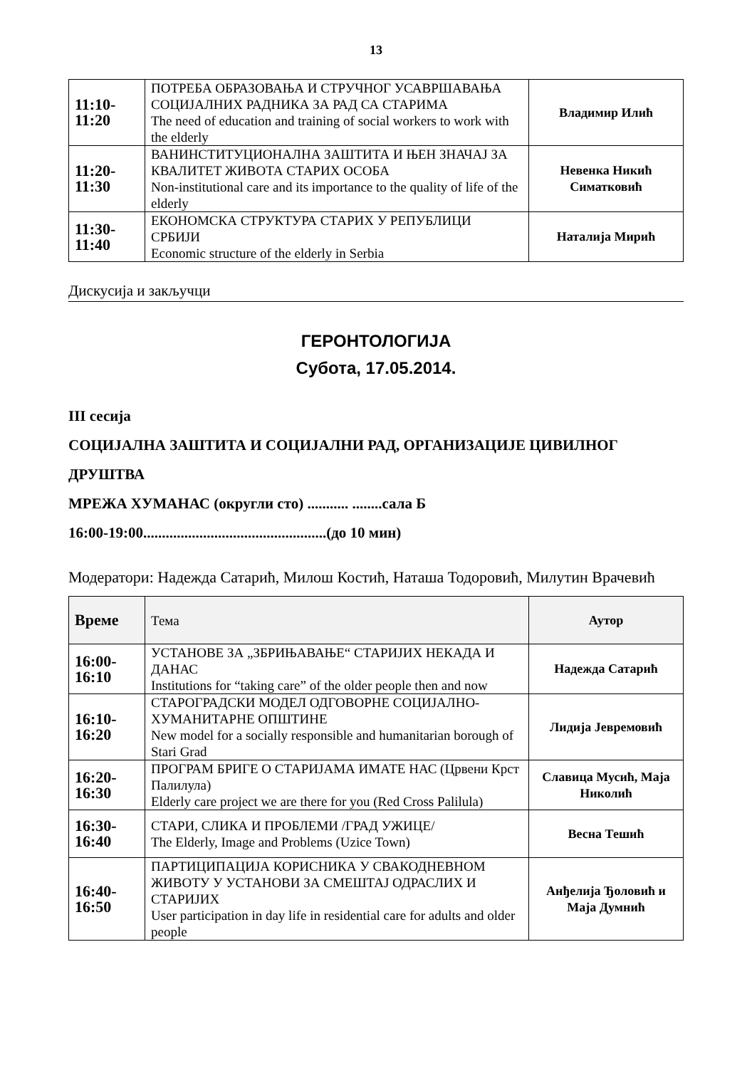13
| 11:10- 11:20 | ПОТРЕБА ОБРАЗОВАЊА И СТРУЧНОГ УСАВРШАВАЊА СОЦИЈАЛНИХ РАДНИКА ЗА РАД СА СТАРИМА The need of education and training of social workers to work with the elderly | Владимир Илић |
| 11:20- 11:30 | ВАНИНСТИТУЦИОНАЛНА ЗАШТИТА И ЊЕН ЗНАЧАЈ ЗА КВАЛИТЕТ ЖИВОТА СТАРИХ ОСОБА Non-institutional care and its importance to the quality of life of the elderly | Невенка Никић Симатковић |
| 11:30- 11:40 | ЕКОНОМСКА СТРУКТУРА СТАРИХ У РЕПУБЛИЦИ СРБИЈИ Economic structure of the elderly in Serbia | Наталија Мирић |
Дискусија и закључци
ГЕРОНТОЛОГИЈА
Субота, 17.05.2014.
III сесија
СОЦИЈАЛНА ЗАШТИТА И СОЦИЈАЛНИ РАД, ОРГАНИЗАЦИЈЕ ЦИВИЛНОГ ДРУШТВА
МРЕЖА ХУМАНАС (округли сто) ........... ........сала Б
16:00-19:00.................................................(до 10 мин)
Модератори: Надежда Сатарић, Милош Костић, Наташа Тодоровић, Милутин Врачевић
| Време | Тема | Аутор |
| --- | --- | --- |
| 16:00- 16:10 | УСТАНОВЕ ЗА „ЗБРИЊАВАЊЕ“ СТАРИЈИХ НЕКАДА И ДАНАС Institutions for “taking care” of the older people then and now | Надежда Сатарић |
| 16:10- 16:20 | СТАРОГРАДСКИ МОДЕЛ ОДГОВОРНЕ СОЦИЈАЛНО-ХУМАНИТАРНЕ ОПШТИНЕ New model for a socially responsible and humanitarian borough of Stari Grad | Лидија Јевремовић |
| 16:20- 16:30 | ПРОГРАМ БРИГЕ О СТАРИЈАМА ИМАТЕ НАС (Црвени Крст Палилула) Elderly care project we are there for you (Red Cross Palilula) | Славица Мусић, Маја Николић |
| 16:30- 16:40 | СТАРИ, СЛИКА И ПРОБЛЕМИ /ГРАД УЖИЦЕ/ The Elderly, Image and Problems (Uzice Town) | Весна Тешић |
| 16:40- 16:50 | ПАРТИЦИПАЦИЈА КОРИСНИКА У СВАКОДНЕВНОМ ЖИВОТУ У УСТАНОВИ ЗА СМЕШТАЈ ОДРАСЛИХ И СТАРИЈИХ User participation in day life in residential care for adults and older people | Анђелија Ђоловић и Маја Думнић |